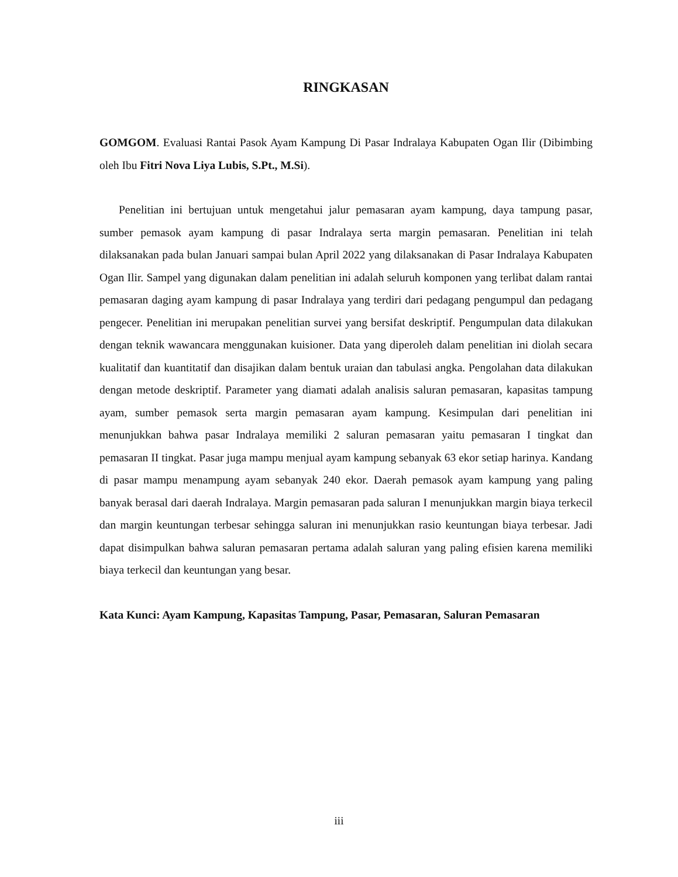RINGKASAN
GOMGOM. Evaluasi Rantai Pasok Ayam Kampung Di Pasar Indralaya Kabupaten Ogan Ilir (Dibimbing oleh Ibu Fitri Nova Liya Lubis, S.Pt., M.Si).
Penelitian ini bertujuan untuk mengetahui jalur pemasaran ayam kampung, daya tampung pasar, sumber pemasok ayam kampung di pasar Indralaya serta margin pemasaran. Penelitian ini telah dilaksanakan pada bulan Januari sampai bulan April 2022 yang dilaksanakan di Pasar Indralaya Kabupaten Ogan Ilir. Sampel yang digunakan dalam penelitian ini adalah seluruh komponen yang terlibat dalam rantai pemasaran daging ayam kampung di pasar Indralaya yang terdiri dari pedagang pengumpul dan pedagang pengecer. Penelitian ini merupakan penelitian survei yang bersifat deskriptif. Pengumpulan data dilakukan dengan teknik wawancara menggunakan kuisioner. Data yang diperoleh dalam penelitian ini diolah secara kualitatif dan kuantitatif dan disajikan dalam bentuk uraian dan tabulasi angka. Pengolahan data dilakukan dengan metode deskriptif. Parameter yang diamati adalah analisis saluran pemasaran, kapasitas tampung ayam, sumber pemasok serta margin pemasaran ayam kampung. Kesimpulan dari penelitian ini menunjukkan bahwa pasar Indralaya memiliki 2 saluran pemasaran yaitu pemasaran I tingkat dan pemasaran II tingkat. Pasar juga mampu menjual ayam kampung sebanyak 63 ekor setiap harinya. Kandang di pasar mampu menampung ayam sebanyak 240 ekor. Daerah pemasok ayam kampung yang paling banyak berasal dari daerah Indralaya. Margin pemasaran pada saluran I menunjukkan margin biaya terkecil dan margin keuntungan terbesar sehingga saluran ini menunjukkan rasio keuntungan biaya terbesar. Jadi dapat disimpulkan bahwa saluran pemasaran pertama adalah saluran yang paling efisien karena memiliki biaya terkecil dan keuntungan yang besar.
Kata Kunci: Ayam Kampung, Kapasitas Tampung, Pasar, Pemasaran, Saluran Pemasaran
iii